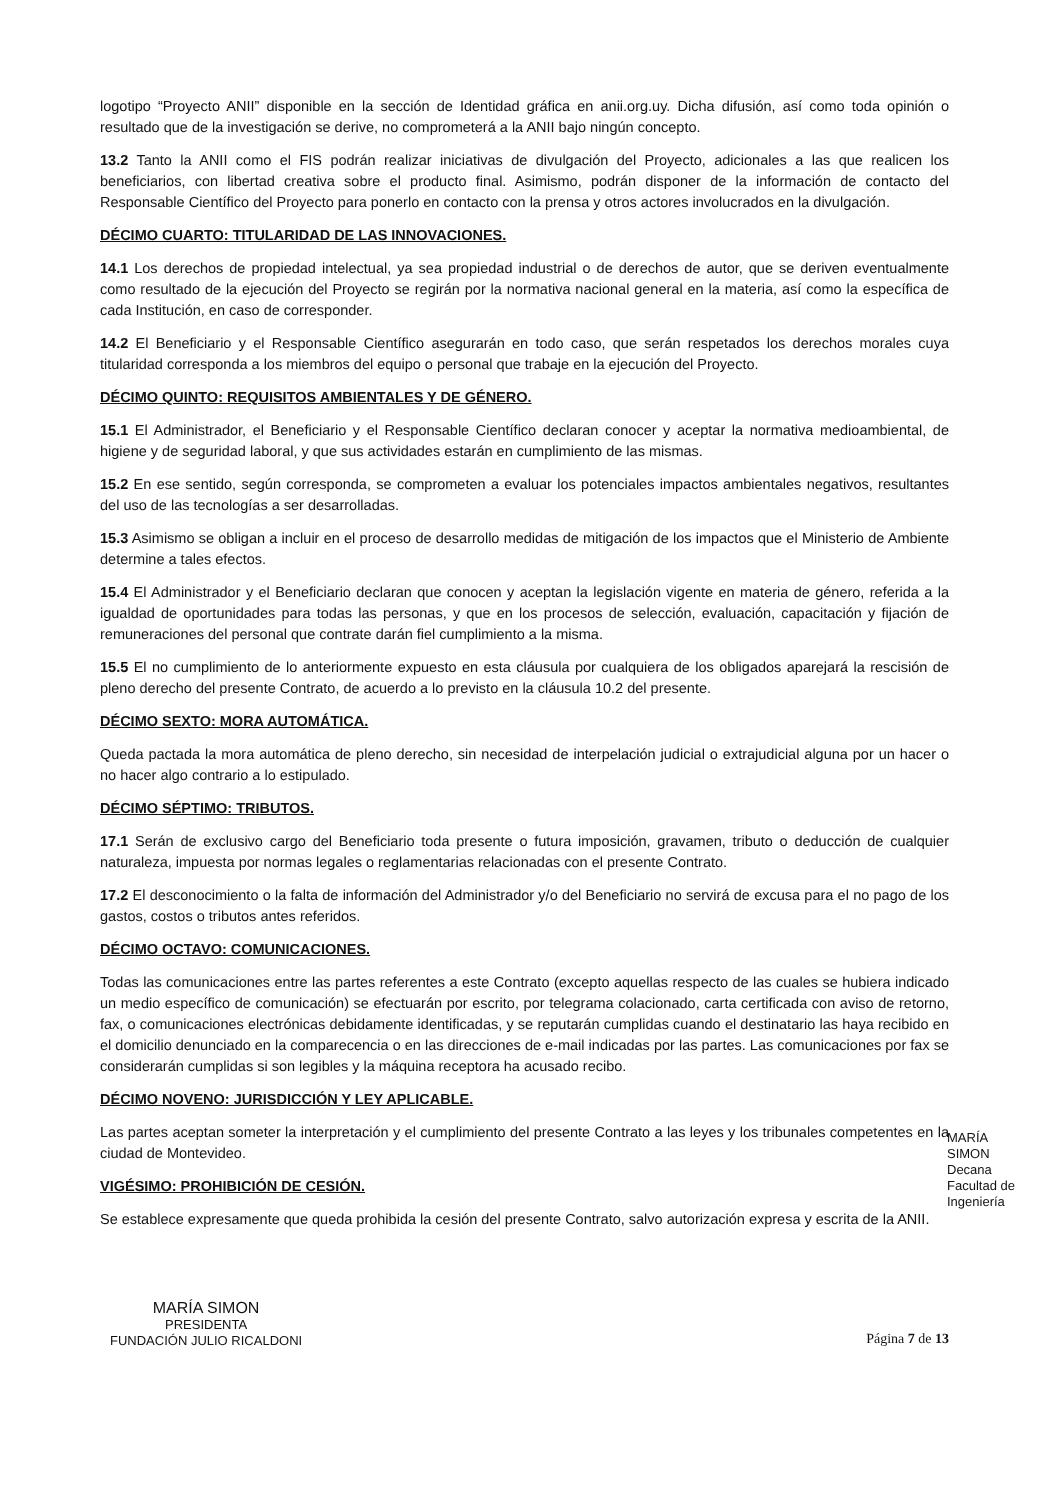logotipo “Proyecto ANII” disponible en la sección de Identidad gráfica en anii.org.uy. Dicha difusión, así como toda opinión o resultado que de la investigación se derive, no comprometerá a la ANII bajo ningún concepto.
13.2 Tanto la ANII como el FIS podrán realizar iniciativas de divulgación del Proyecto, adicionales a las que realicen los beneficiarios, con libertad creativa sobre el producto final. Asimismo, podrán disponer de la información de contacto del Responsable Científico del Proyecto para ponerlo en contacto con la prensa y otros actores involucrados en la divulgación.
DÉCIMO CUARTO: TITULARIDAD DE LAS INNOVACIONES.
14.1 Los derechos de propiedad intelectual, ya sea propiedad industrial o de derechos de autor, que se deriven eventualmente como resultado de la ejecución del Proyecto se regirán por la normativa nacional general en la materia, así como la específica de cada Institución, en caso de corresponder.
14.2 El Beneficiario y el Responsable Científico asegurarán en todo caso, que serán respetados los derechos morales cuya titularidad corresponda a los miembros del equipo o personal que trabaje en la ejecución del Proyecto.
DÉCIMO QUINTO: REQUISITOS AMBIENTALES Y DE GÉNERO.
15.1 El Administrador, el Beneficiario y el Responsable Científico declaran conocer y aceptar la normativa medioambiental, de higiene y de seguridad laboral, y que sus actividades estarán en cumplimiento de las mismas.
15.2 En ese sentido, según corresponda, se comprometen a evaluar los potenciales impactos ambientales negativos, resultantes del uso de las tecnologías a ser desarrolladas.
15.3 Asimismo se obligan a incluir en el proceso de desarrollo medidas de mitigación de los impactos que el Ministerio de Ambiente determine a tales efectos.
15.4 El Administrador y el Beneficiario declaran que conocen y aceptan la legislación vigente en materia de género, referida a la igualdad de oportunidades para todas las personas, y que en los procesos de selección, evaluación, capacitación y fijación de remuneraciones del personal que contrate darán fiel cumplimiento a la misma.
15.5 El no cumplimiento de lo anteriormente expuesto en esta cláusula por cualquiera de los obligados aparejará la rescisión de pleno derecho del presente Contrato, de acuerdo a lo previsto en la cláusula 10.2 del presente.
DÉCIMO SEXTO: MORA AUTOMÁTICA.
Queda pactada la mora automática de pleno derecho, sin necesidad de interpelación judicial o extrajudicial alguna por un hacer o no hacer algo contrario a lo estipulado.
DÉCIMO SÉPTIMO: TRIBUTOS.
17.1 Serán de exclusivo cargo del Beneficiario toda presente o futura imposición, gravamen, tributo o deducción de cualquier naturaleza, impuesta por normas legales o reglamentarias relacionadas con el presente Contrato.
17.2 El desconocimiento o la falta de información del Administrador y/o del Beneficiario no servirá de excusa para el no pago de los gastos, costos o tributos antes referidos.
DÉCIMO OCTAVO: COMUNICACIONES.
Todas las comunicaciones entre las partes referentes a este Contrato (excepto aquellas respecto de las cuales se hubiera indicado un medio específico de comunicación) se efectuarán por escrito, por telegrama colacionado, carta certificada con aviso de retorno, fax, o comunicaciones electrónicas debidamente identificadas, y se reputarán cumplidas cuando el destinatario las haya recibido en el domicilio denunciado en la comparecencia o en las direcciones de e-mail indicadas por las partes. Las comunicaciones por fax se considerarán cumplidas si son legibles y la máquina receptora ha acusado recibo.
DÉCIMO NOVENO: JURISDICCIÓN Y LEY APLICABLE.
Las partes aceptan someter la interpretación y el cumplimiento del presente Contrato a las leyes y los tribunales competentes en la ciudad de Montevideo.
VIGÉSIMO: PROHIBICIÓN DE CESIÓN.
Se establece expresamente que queda prohibida la cesión del presente Contrato, salvo autorización expresa y escrita de la ANII.
MARÍA SIMON
PRESIDENTA
FUNDACIÓN JULIO RICALDONI
Página 7 de 13
MARÍA SIMON
Decana
Facultad de Ingeniería